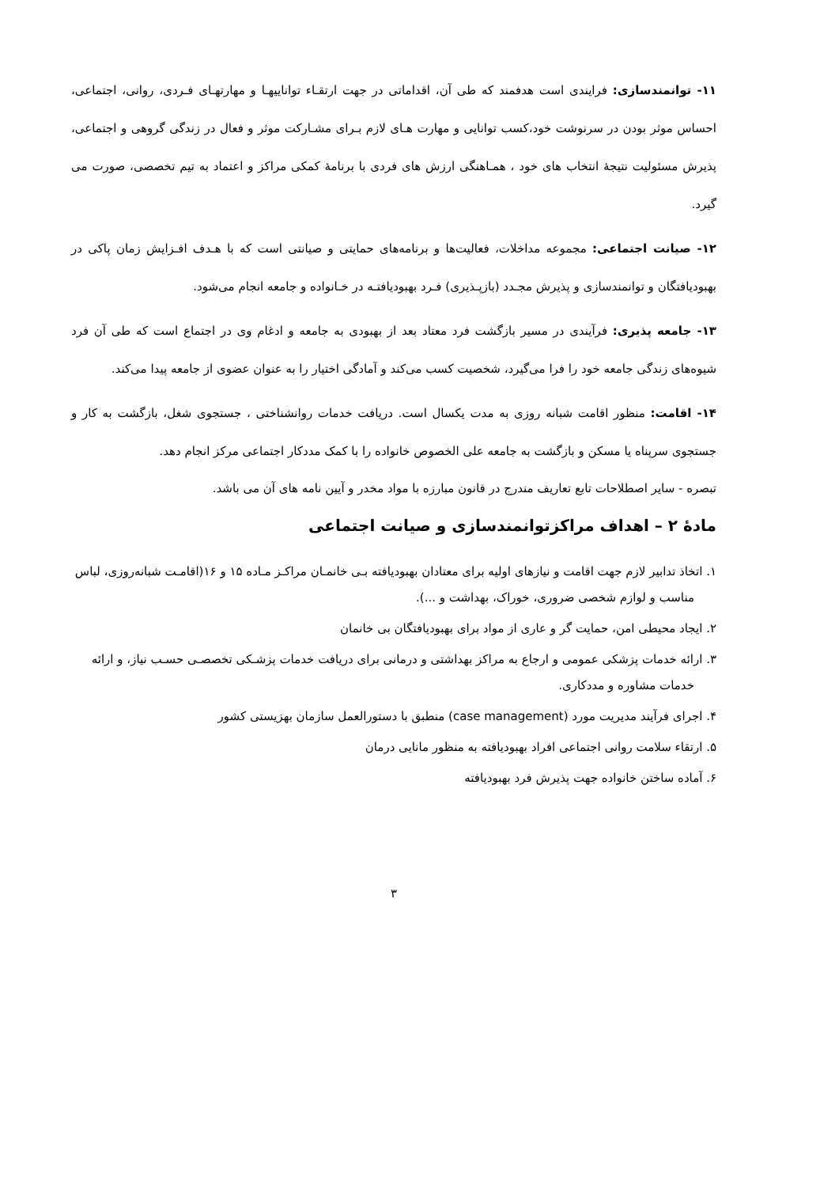۱۱- توانمندسازی: فرایندی است هدفمند که طی آن، اقداماتی در جهت ارتقـاء تواناییهـا و مهارتهـای فـردی، روانی، اجتماعی، احساس موثر بودن در سرنوشت خود،کسب توانایی و مهارت هـای لازم بـرای مشـارکت موثر و فعال در زندگی گروهی و اجتماعی، پذیرش مسئولیت نتیجۀ انتخاب های خود ، همـاهنگی ارزش های فردی با برنامۀ کمکی مراکز و اعتماد به تیم تخصصی، صورت می گیرد.
۱۲- صیانت اجتماعی: مجموعه مداخلات، فعالیت‌ها و برنامه‌های حمایتی و صیانتی است که با هـدف افـزایش زمان پاکی در بهبودیافتگان و توانمندسازی و پذیرش مجـدد (بازپـذیری) فـرد بهبودیافتـه در خـانواده و جامعه انجام می‌شود.
۱۳- جامعه پذیری: فرآیندی در مسیر بازگشت فرد معتاد بعد از بهبودی به جامعه و ادغام وی در اجتماع است که طی آن فرد شیوه‌های زندگی جامعه خود را فرا می‌گیرد، شخصیت کسب می‌کند و آمادگی اختیار را به عنوان عضوی از جامعه پیدا می‌کند.
۱۴- اقامت: منظور اقامت شبانه روزی به مدت یکسال است. دریافت خدمات روانشناختی ، جستجوی شغل، بازگشت به کار و جستجوی سرپناه یا مسکن و بازگشت به جامعه علی الخصوص خانواده را با کمک مددکار اجتماعی مرکز انجام دهد.
تبصره - سایر اصطلاحات تابع تعاریف مندرج در قانون مبارزه با مواد مخدر و آیین نامه های آن می باشد.
مادۀ ۲ – اهداف مراکزتوانمندسازی و صیانت اجتماعی
۱. اتخاذ تدابیر لازم جهت اقامت و نیازهای اولیه برای معتادان بهبودیافته بـی خانمـان مراکـز مـاده ۱۵ و ۱۶(اقامـت شبانه‌روزی، لباس مناسب و لوازم شخصی ضروری، خوراک، بهداشت و ...).
۲. ایجاد محیطی امن، حمایت گر و عاری از مواد برای بهبودیافتگان بی خانمان
۳. ارائه خدمات پزشکی عمومی و ارجاع به مراکز بهداشتی و درمانی برای دریافت خدمات پزشـکی تخصصـی حسـب نیاز، و ارائه خدمات مشاوره و مددکاری.
۴. اجرای فرآیند مدیریت مورد (case management) منطبق با دستورالعمل سازمان بهزیستی کشور
۵. ارتقاء سلامت روانی اجتماعی افراد بهبودیافته به منظور مانایی درمان
۶. آماده ساختن خانواده جهت پذیرش فرد بهبودیافته
۳